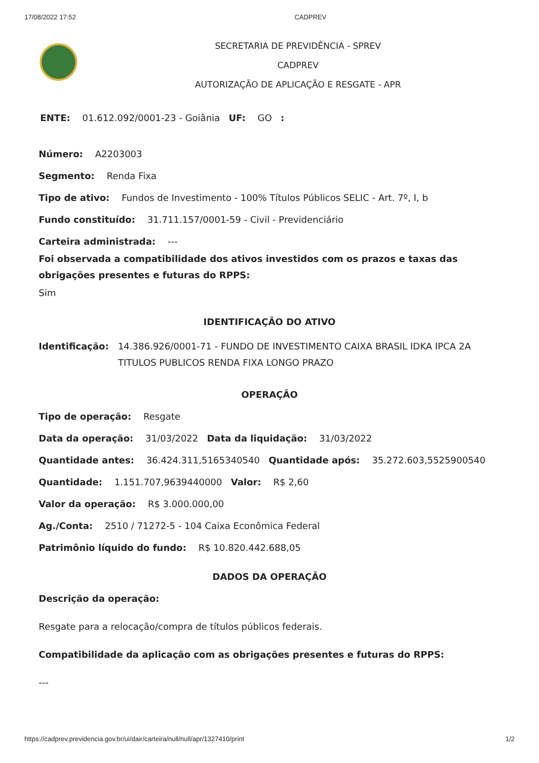17/08/2022 17:52 CADPREV
SECRETARIA DE PREVIDÊNCIA - SPREV
CADPREV
AUTORIZAÇÃO DE APLICAÇÃO E RESGATE - APR
ENTE: 01.612.092/0001-23 - Goiânia UF: GO :
Número: A2203003
Segmento: Renda Fixa
Tipo de ativo: Fundos de Investimento - 100% Títulos Públicos SELIC - Art. 7º, I, b
Fundo constituído: 31.711.157/0001-59 - Civil - Previdenciário
Carteira administrada: ---
Foi observada a compatibilidade dos ativos investidos com os prazos e taxas das obrigações presentes e futuras do RPPS:
Sim
IDENTIFICAÇÃO DO ATIVO
Identificação: 14.386.926/0001-71 - FUNDO DE INVESTIMENTO CAIXA BRASIL IDKA IPCA 2A TITULOS PUBLICOS RENDA FIXA LONGO PRAZO
OPERAÇÃO
Tipo de operação: Resgate
Data da operação: 31/03/2022 Data da liquidação: 31/03/2022
Quantidade antes: 36.424.311,5165340540 Quantidade após: 35.272.603,5525900540
Quantidade: 1.151.707,9639440000 Valor: R$ 2,60
Valor da operação: R$ 3.000.000,00
Ag./Conta: 2510 / 71272-5 - 104 Caixa Econômica Federal
Patrimônio líquido do fundo: R$ 10.820.442.688,05
DADOS DA OPERAÇÃO
Descrição da operação:
Resgate para a relocação/compra de títulos públicos federais.
Compatibilidade da aplicação com as obrigações presentes e futuras do RPPS:
---
https://cadprev.previdencia.gov.br/ui/dair/carteira/null/null/apr/1327410/print 1/2